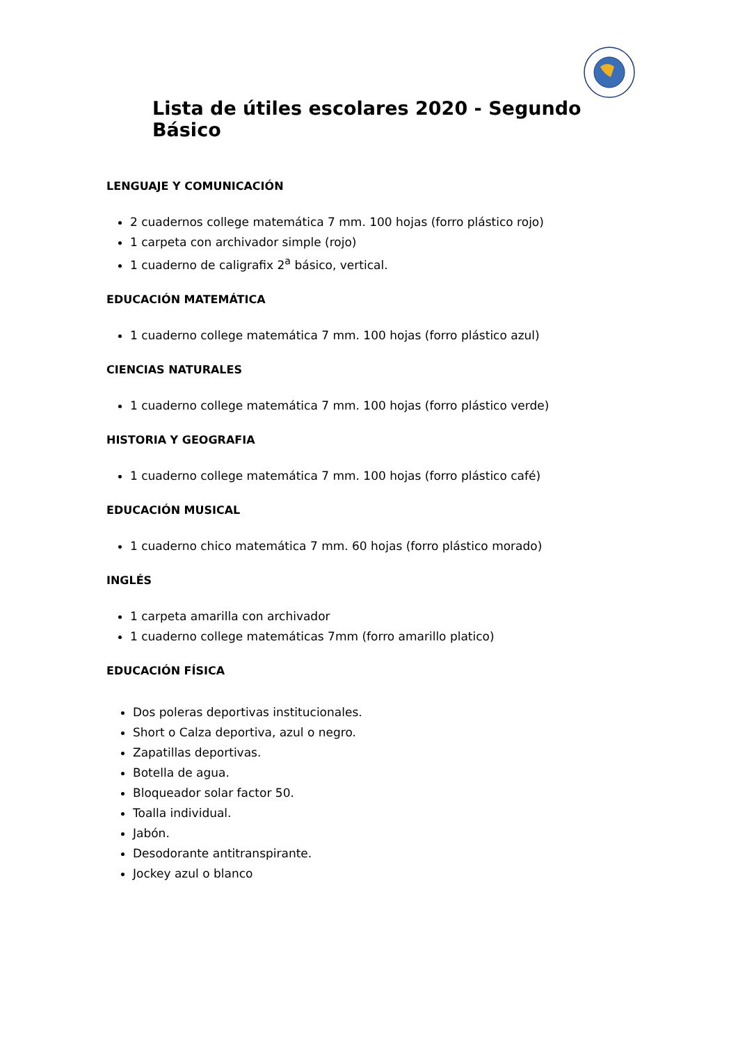Lista de útiles escolares 2020 - Segundo Básico
LENGUAJE Y COMUNICACIÓN
2 cuadernos college matemática 7 mm. 100 hojas (forro plástico rojo)
1 carpeta con archivador simple (rojo)
1 cuaderno de caligrafix 2<sup>a</sup> básico, vertical.
EDUCACIÓN MATEMÁTICA
1 cuaderno college matemática 7 mm. 100 hojas (forro plástico azul)
CIENCIAS NATURALES
1 cuaderno college matemática 7 mm. 100 hojas (forro plástico verde)
HISTORIA Y GEOGRAFIA
1 cuaderno college matemática 7 mm. 100 hojas (forro plástico café)
EDUCACIÓN MUSICAL
1 cuaderno chico matemática 7 mm. 60 hojas (forro plástico morado)
INGLÉS
1 carpeta amarilla con archivador
1 cuaderno college matemáticas 7mm (forro amarillo platico)
EDUCACIÓN FÍSICA
Dos poleras deportivas institucionales.
Short o Calza deportiva, azul o negro.
Zapatillas deportivas.
Botella de agua.
Bloqueador solar factor 50.
Toalla individual.
Jabón.
Desodorante antitranspirante.
Jockey azul o blanco